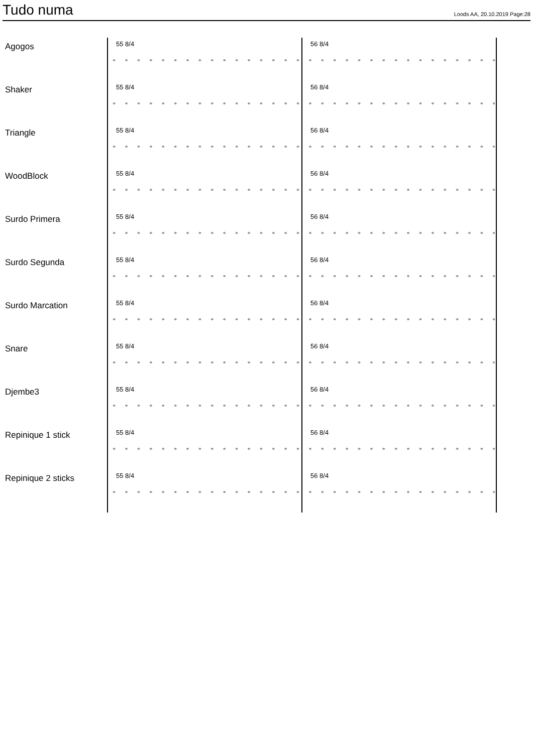Tudo numa
Loods AA, 20.10.2019 Page:28
Agogos 55 8/4 56 8/4
Shaker 55 8/4 56 8/4
Triangle 55 8/4 56 8/4
WoodBlock 55 8/4 56 8/4
Surdo Primera 55 8/4 56 8/4
Surdo Segunda 55 8/4 56 8/4
Surdo Marcation 55 8/4 56 8/4
Snare 55 8/4 56 8/4
Djembe3 55 8/4 56 8/4
Repinique 1 stick 55 8/4 56 8/4
Repinique 2 sticks 55 8/4 56 8/4